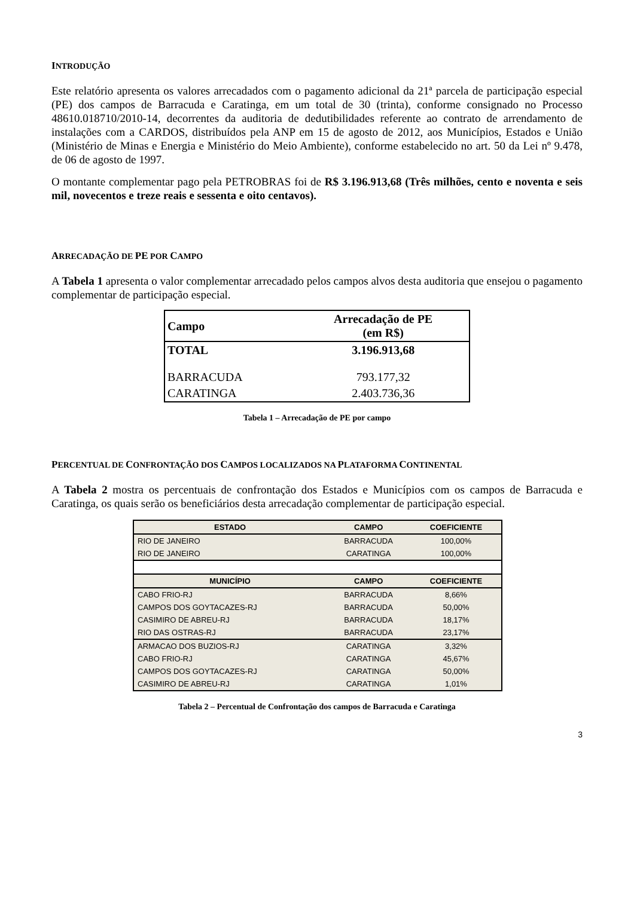INTRODUÇÃO
Este relatório apresenta os valores arrecadados com o pagamento adicional da 21ª parcela de participação especial (PE) dos campos de Barracuda e Caratinga, em um total de 30 (trinta), conforme consignado no Processo 48610.018710/2010-14, decorrentes da auditoria de dedutibilidades referente ao contrato de arrendamento de instalações com a CARDOS, distribuídos pela ANP em 15 de agosto de 2012, aos Municípios, Estados e União (Ministério de Minas e Energia e Ministério do Meio Ambiente), conforme estabelecido no art. 50 da Lei nº 9.478, de 06 de agosto de 1997.
O montante complementar pago pela PETROBRAS foi de R$ 3.196.913,68 (Três milhões, cento e noventa e seis mil, novecentos e treze reais e sessenta e oito centavos).
ARRECADAÇÃO DE PE POR CAMPO
A Tabela 1 apresenta o valor complementar arrecadado pelos campos alvos desta auditoria que ensejou o pagamento complementar de participação especial.
| Campo | Arrecadação de PE (em R$) |
| --- | --- |
| TOTAL | 3.196.913,68 |
| BARRACUDA | 793.177,32 |
| CARATINGA | 2.403.736,36 |
Tabela 1 – Arrecadação de PE por campo
PERCENTUAL DE CONFRONTAÇÃO DOS CAMPOS LOCALIZADOS NA PLATAFORMA CONTINENTAL
A Tabela 2 mostra os percentuais de confrontação dos Estados e Municípios com os campos de Barracuda e Caratinga, os quais serão os beneficiários desta arrecadação complementar de participação especial.
| ESTADO | CAMPO | COEFICIENTE |
| --- | --- | --- |
| RIO DE JANEIRO | BARRACUDA | 100,00% |
| RIO DE JANEIRO | CARATINGA | 100,00% |
| MUNICÍPIO | CAMPO | COEFICIENTE |
| CABO FRIO-RJ | BARRACUDA | 8,66% |
| CAMPOS DOS GOYTACAZES-RJ | BARRACUDA | 50,00% |
| CASIMIRO DE ABREU-RJ | BARRACUDA | 18,17% |
| RIO DAS OSTRAS-RJ | BARRACUDA | 23,17% |
| ARMACAO DOS BUZIOS-RJ | CARATINGA | 3,32% |
| CABO FRIO-RJ | CARATINGA | 45,67% |
| CAMPOS DOS GOYTACAZES-RJ | CARATINGA | 50,00% |
| CASIMIRO DE ABREU-RJ | CARATINGA | 1,01% |
Tabela 2 – Percentual de Confrontação dos campos de Barracuda e Caratinga
3